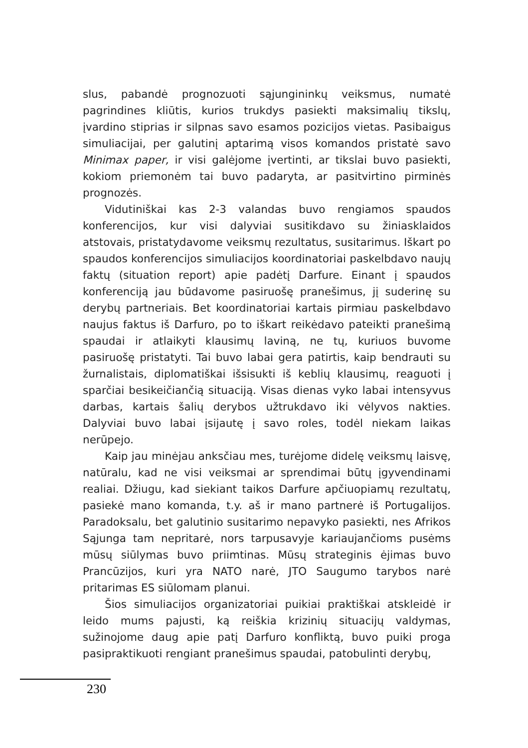slus, pabandė prognozuoti sąjungininkų veiksmus, numatė pagrindines kliūtis, kurios trukdys pasiekti maksimalių tikslų, įvardino stiprias ir silpnas savo esamos pozicijos vietas. Pasibaigus simuliacijai, per galutinį aptarimą visos komandos pristatė savo Minimax paper, ir visi galėjome įvertinti, ar tikslai buvo pasiekti, kokiom priemonėm tai buvo padaryta, ar pasitvirtino pirminės prognozės.
Vidutiniškai kas 2-3 valandas buvo rengiamos spaudos konferencijos, kur visi dalyviai susitikdavo su žiniasklaidos atstovais, pristatydavome veiksmų rezultatus, susitarimus. Iškart po spaudos konferencijos simuliacijos koordinatoriai paskelbdavo naujų faktų (situation report) apie padėtį Darfure. Einant į spaudos konferenciją jau būdavome pasiruošę pranešimus, jį suderinę su derybų partneriais. Bet koordinatoriai kartais pirmiau paskelbdavo naujus faktus iš Darfuro, po to iškart reikėdavo pateikti pranešimą spaudai ir atlaikyti klausimų laviną, ne tų, kuriuos buvome pasiruošę pristatyti. Tai buvo labai gera patirtis, kaip bendrauti su žurnalistais, diplomatiškai išsisukti iš keblių klausimų, reaguoti į sparčiai besikeičiančią situaciją. Visas dienas vyko labai intensyvus darbas, kartais šalių derybos užtrukdavo iki vėlyvos nakties. Dalyviai buvo labai įsijautę į savo roles, todėl niekam laikas nerūpejo.
Kaip jau minėjau anksčiau mes, turėjome didelę veiksmų laisvę, natūralu, kad ne visi veiksmai ar sprendimai būtų įgyvendinami realiai. Džiugu, kad siekiant taikos Darfure apčiuopiamų rezultatų, pasiekė mano komanda, t.y. aš ir mano partnerė iš Portugalijos. Paradoksalu, bet galutinio susitarimo nepavyko pasiekti, nes Afrikos Sąjunga tam nepritarė, nors tarpusavyje kariaujančioms pusėms mūsų siūlymas buvo priimtinas. Mūsų strateginis ėjimas buvo Prancūzijos, kuri yra NATO narė, JTO Saugumo tarybos narė pritarimas ES siūlomam planui.
Šios simuliacijos organizatoriai puikiai praktiškai atskleidė ir leido mums pajusti, ką reiškia krizinių situacijų valdymas, sužinojome daug apie patį Darfuro konfliktą, buvo puiki proga pasipraktikuoti rengiant pranešimus spaudai, patobulinti derybų,
230